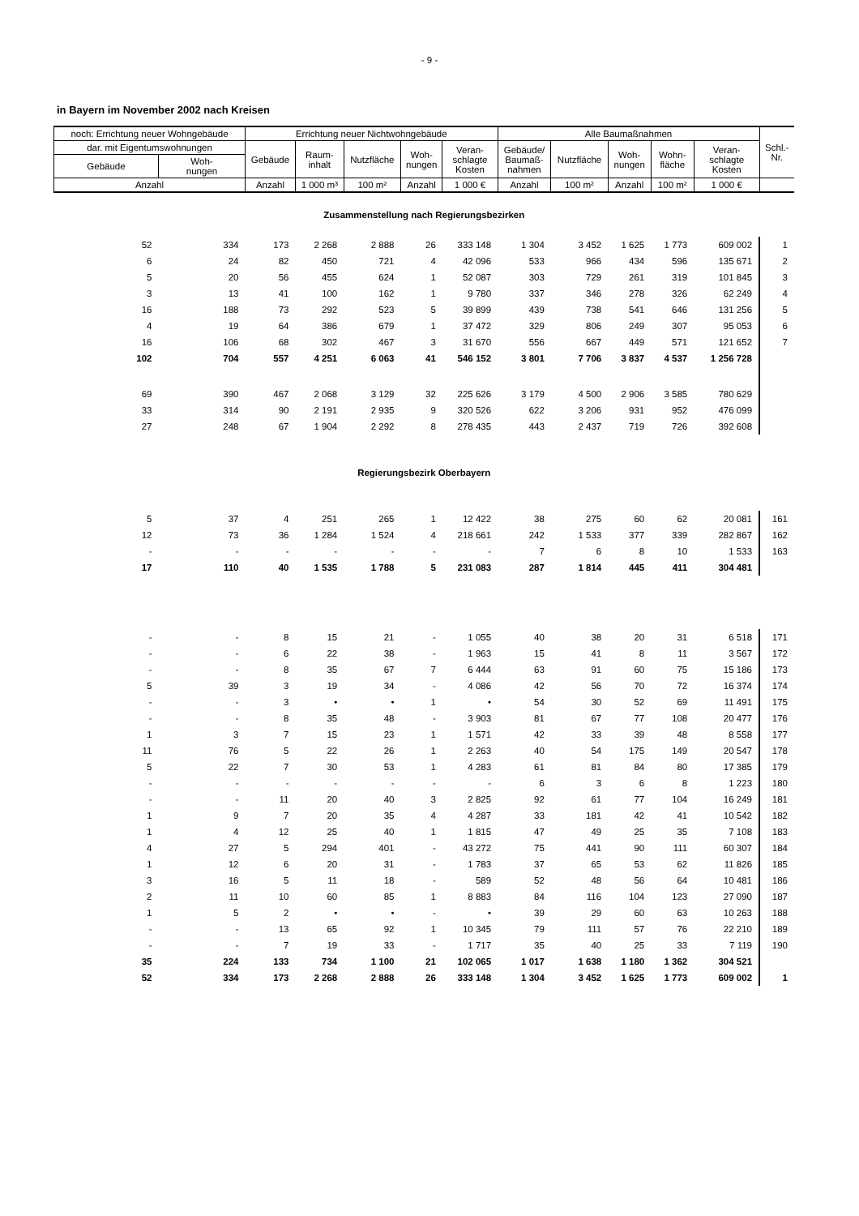- 9 -
in Bayern im November 2002 nach Kreisen
| noch: Errichtung neuer Wohngebäude | | Errichtung neuer Nichtwohngebäude | | | | | Alle Baumaßnahmen | | | | | Schl.- Nr. |
| --- | --- | --- | --- | --- | --- | --- | --- | --- | --- | --- | --- | --- |
| dar. mit Eigentumswohnungen | | Gebäude | Raum- inhalt | Nutzfläche | Woh- nungen | Veran- schlagte Kosten | Gebäude/ Baumaß- nahmen | Nutzfläche | Woh- nungen | Wohn- fläche | Veran- schlagte Kosten | |
| Gebäude | Woh- nungen | | | | | | | | | | | |
| Anzahl | | Anzahl | 1 000 m³ | 100 m² | Anzahl | 1 000 € | Anzahl | 100 m² | Anzahl | 100 m² | 1 000 € | |
| Zusammenstellung nach Regierungsbezirken | | | | | | | | | | | | |
| 52 | 334 | 173 | 2 268 | 2 888 | 26 | 333 148 | 1 304 | 3 452 | 1 625 | 1 773 | 609 002 | 1 |
| 6 | 24 | 82 | 450 | 721 | 4 | 42 096 | 533 | 966 | 434 | 596 | 135 671 | 2 |
| 5 | 20 | 56 | 455 | 624 | 1 | 52 087 | 303 | 729 | 261 | 319 | 101 845 | 3 |
| 3 | 13 | 41 | 100 | 162 | 1 | 9 780 | 337 | 346 | 278 | 326 | 62 249 | 4 |
| 16 | 188 | 73 | 292 | 523 | 5 | 39 899 | 439 | 738 | 541 | 646 | 131 256 | 5 |
| 4 | 19 | 64 | 386 | 679 | 1 | 37 472 | 329 | 806 | 249 | 307 | 95 053 | 6 |
| 16 | 106 | 68 | 302 | 467 | 3 | 31 670 | 556 | 667 | 449 | 571 | 121 652 | 7 |
| 102 | 704 | 557 | 4 251 | 6 063 | 41 | 546 152 | 3 801 | 7 706 | 3 837 | 4 537 | 1 256 728 | |
| 69 | 390 | 467 | 2 068 | 3 129 | 32 | 225 626 | 3 179 | 4 500 | 2 906 | 3 585 | 780 629 | |
| 33 | 314 | 90 | 2 191 | 2 935 | 9 | 320 526 | 622 | 3 206 | 931 | 952 | 476 099 | |
| 27 | 248 | 67 | 1 904 | 2 292 | 8 | 278 435 | 443 | 2 437 | 719 | 726 | 392 608 | |
| Regierungsbezirk Oberbayern | | | | | | | | | | | | |
| 5 | 37 | 4 | 251 | 265 | 1 | 12 422 | 38 | 275 | 60 | 62 | 20 081 | 161 |
| 12 | 73 | 36 | 1 284 | 1 524 | 4 | 218 661 | 242 | 1 533 | 377 | 339 | 282 867 | 162 |
| - | - | - | - | - | - | - | 7 | 6 | 8 | 10 | 1 533 | 163 |
| 17 | 110 | 40 | 1 535 | 1 788 | 5 | 231 083 | 287 | 1 814 | 445 | 411 | 304 481 | |
| - | - | 8 | 15 | 21 | - | 1 055 | 40 | 38 | 20 | 31 | 6 518 | 171 |
| - | - | 6 | 22 | 38 | - | 1 963 | 15 | 41 | 8 | 11 | 3 567 | 172 |
| - | - | 8 | 35 | 67 | 7 | 6 444 | 63 | 91 | 60 | 75 | 15 186 | 173 |
| 5 | 39 | 3 | 19 | 34 | - | 4 086 | 42 | 56 | 70 | 72 | 16 374 | 174 |
| - | - | 3 | • | • | 1 | • | 54 | 30 | 52 | 69 | 11 491 | 175 |
| - | - | 8 | 35 | 48 | - | 3 903 | 81 | 67 | 77 | 108 | 20 477 | 176 |
| 1 | 3 | 7 | 15 | 23 | 1 | 1 571 | 42 | 33 | 39 | 48 | 8 558 | 177 |
| 11 | 76 | 5 | 22 | 26 | 1 | 2 263 | 40 | 54 | 175 | 149 | 20 547 | 178 |
| 5 | 22 | 7 | 30 | 53 | 1 | 4 283 | 61 | 81 | 84 | 80 | 17 385 | 179 |
| - | - | - | - | - | - | - | 6 | 3 | 6 | 8 | 1 223 | 180 |
| - | - | 11 | 20 | 40 | 3 | 2 825 | 92 | 61 | 77 | 104 | 16 249 | 181 |
| 1 | 9 | 7 | 20 | 35 | 4 | 4 287 | 33 | 181 | 42 | 41 | 10 542 | 182 |
| 1 | 4 | 12 | 25 | 40 | 1 | 1 815 | 47 | 49 | 25 | 35 | 7 108 | 183 |
| 4 | 27 | 5 | 294 | 401 | - | 43 272 | 75 | 441 | 90 | 111 | 60 307 | 184 |
| 1 | 12 | 6 | 20 | 31 | - | 1 783 | 37 | 65 | 53 | 62 | 11 826 | 185 |
| 3 | 16 | 5 | 11 | 18 | - | 589 | 52 | 48 | 56 | 64 | 10 481 | 186 |
| 2 | 11 | 10 | 60 | 85 | 1 | 8 883 | 84 | 116 | 104 | 123 | 27 090 | 187 |
| 1 | 5 | 2 | • | • | - | • | 39 | 29 | 60 | 63 | 10 263 | 188 |
| - | - | 13 | 65 | 92 | 1 | 10 345 | 79 | 111 | 57 | 76 | 22 210 | 189 |
| - | - | 7 | 19 | 33 | - | 1 717 | 35 | 40 | 25 | 33 | 7 119 | 190 |
| 35 | 224 | 133 | 734 | 1 100 | 21 | 102 065 | 1 017 | 1 638 | 1 180 | 1 362 | 304 521 | |
| 52 | 334 | 173 | 2 268 | 2 888 | 26 | 333 148 | 1 304 | 3 452 | 1 625 | 1 773 | 609 002 | 1 |